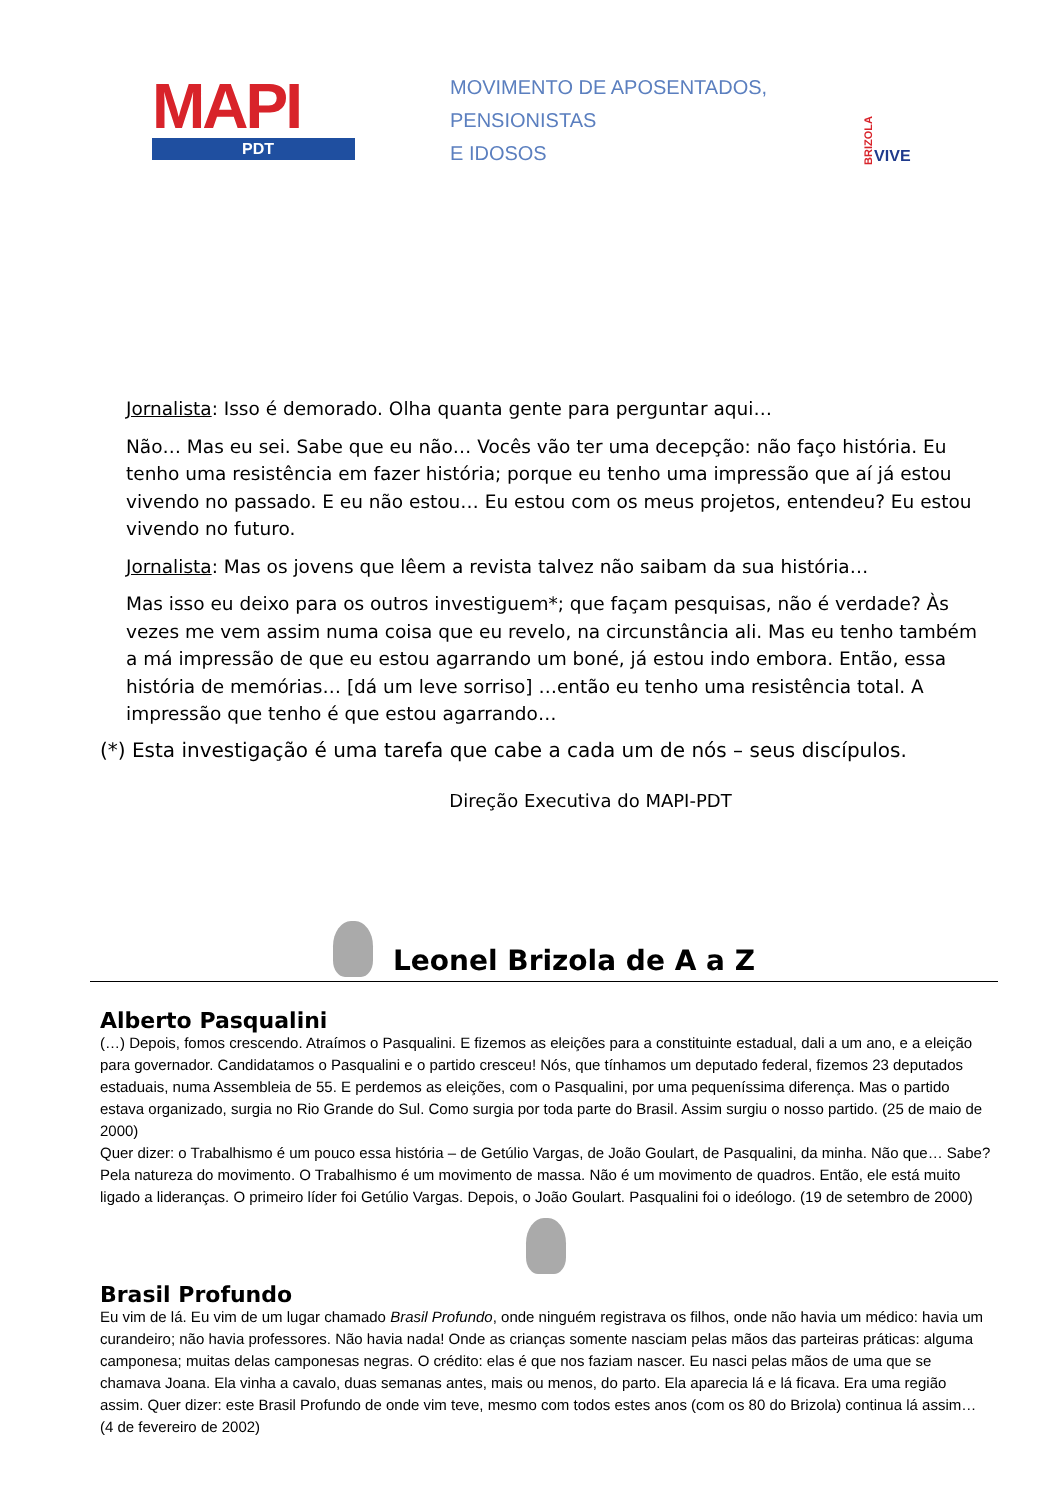MAPI
PDT
MOVIMENTO DE APOSENTADOS,
PENSIONISTAS
E IDOSOS
BRIZOLA VIVE
Jornalista: Isso é demorado. Olha quanta gente para perguntar aqui…
Não… Mas eu sei. Sabe que eu não… Vocês vão ter uma decepção: não faço história. Eu tenho uma resistência em fazer história; porque eu tenho uma impressão que aí já estou vivendo no passado. E eu não estou… Eu estou com os meus projetos, entendeu? Eu estou vivendo no futuro.
Jornalista: Mas os jovens que lêem a revista talvez não saibam da sua história…
Mas isso eu deixo para os outros investiguem*; que façam pesquisas, não é verdade? Às vezes me vem assim numa coisa que eu revelo, na circunstância ali. Mas eu tenho também a má impressão de que eu estou agarrando um boné, já estou indo embora. Então, essa história de memórias… [dá um leve sorriso] …então eu tenho uma resistência total. A impressão que tenho é que estou agarrando…
(*) Esta investigação é uma tarefa que cabe a cada um de nós – seus discípulos.
Direção Executiva do MAPI-PDT
Leonel Brizola de A a Z
Alberto Pasqualini
(…) Depois, fomos crescendo. Atraímos o Pasqualini. E fizemos as eleições para a constituinte estadual, dali a um ano, e a eleição para governador. Candidatamos o Pasqualini e o partido cresceu! Nós, que tínhamos um deputado federal, fizemos 23 deputados estaduais, numa Assembleia de 55. E perdemos as eleições, com o Pasqualini, por uma pequeníssima diferença. Mas o partido estava organizado, surgia no Rio Grande do Sul. Como surgia por toda parte do Brasil. Assim surgiu o nosso partido. (25 de maio de 2000)
Quer dizer: o Trabalhismo é um pouco essa história – de Getúlio Vargas, de João Goulart, de Pasqualini, da minha. Não que… Sabe? Pela natureza do movimento. O Trabalhismo é um movimento de massa. Não é um movimento de quadros. Então, ele está muito ligado a lideranças. O primeiro líder foi Getúlio Vargas. Depois, o João Goulart. Pasqualini foi o ideólogo. (19 de setembro de 2000)
Brasil Profundo
Eu vim de lá. Eu vim de um lugar chamado Brasil Profundo, onde ninguém registrava os filhos, onde não havia um médico: havia um curandeiro; não havia professores. Não havia nada! Onde as crianças somente nasciam pelas mãos das parteiras práticas: alguma camponesa; muitas delas camponesas negras. O crédito: elas é que nos faziam nascer. Eu nasci pelas mãos de uma que se chamava Joana. Ela vinha a cavalo, duas semanas antes, mais ou menos, do parto. Ela aparecia lá e lá ficava. Era uma região assim. Quer dizer: este Brasil Profundo de onde vim teve, mesmo com todos estes anos (com os 80 do Brizola) continua lá assim… (4 de fevereiro de 2002)